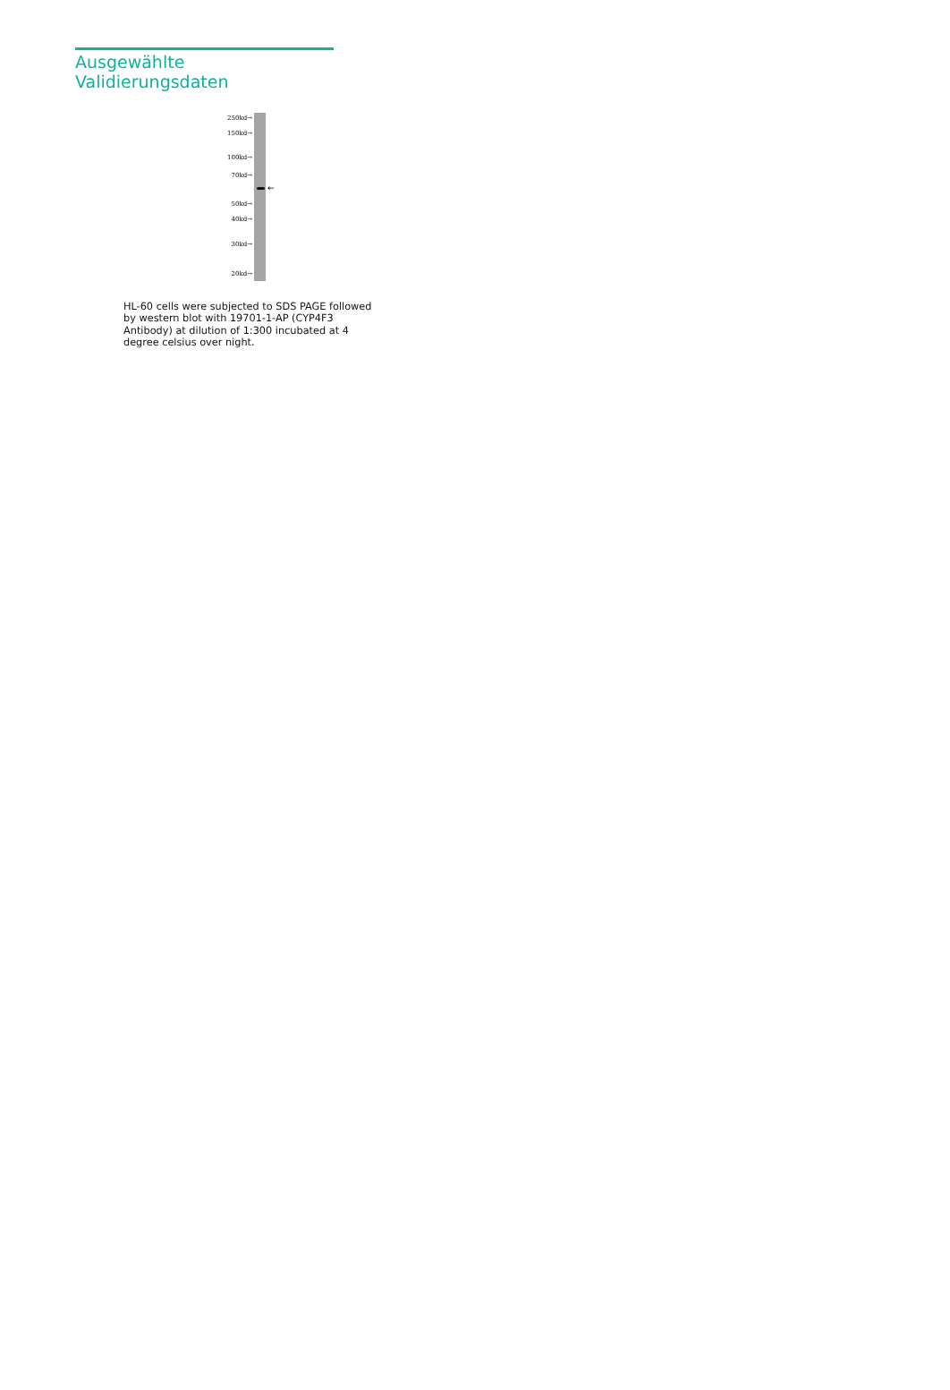Ausgewählte Validierungsdaten
250kd→
150kd→
100kd→
70kd→
50kd→
40kd→
30kd→
20kd→
←
HL-60 cells were subjected to SDS PAGE followed by western blot with 19701-1-AP (CYP4F3 Antibody) at dilution of 1:300 incubated at 4 degree celsius over night.